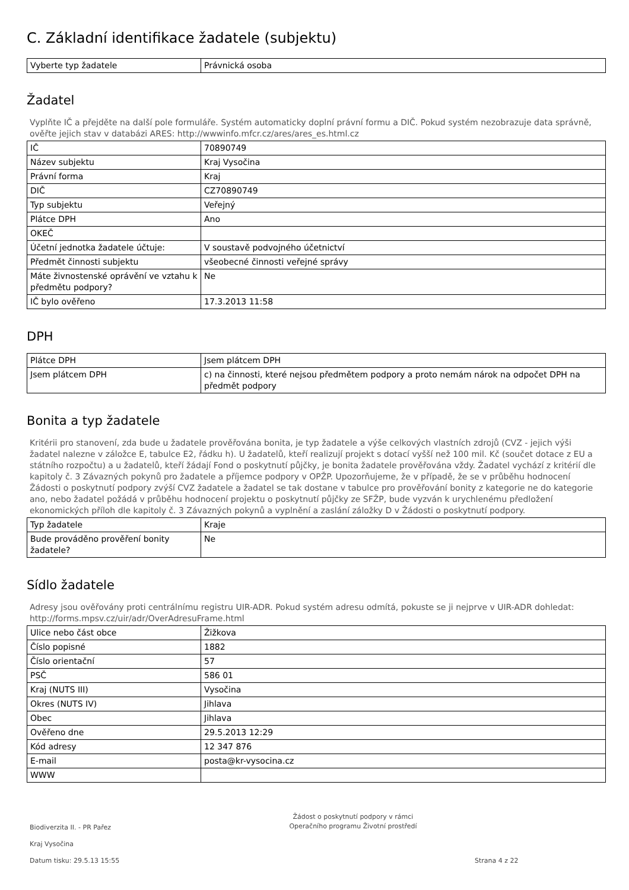C. Základní identifikace žadatele (subjektu)
| Vyberte typ žadatele | Právnická osoba |
Žadatel
Vyplňte IČ a přejděte na další pole formuláře. Systém automaticky doplní právní formu a DIČ. Pokud systém nezobrazuje data správně, ověřte jejich stav v databázi ARES: http://wwwinfo.mfcr.cz/ares/ares_es.html.cz
| IČ | 70890749 |
| Název subjektu | Kraj Vysočina |
| Právní forma | Kraj |
| DIČ | CZ70890749 |
| Typ subjektu | Veřejný |
| Plátce DPH | Ano |
| OKEČ | |
| Účetní jednotka žadatele účtuje: | V soustavě podvojného účetnictví |
| Předmět činnosti subjektu | všeobecné činnosti veřejné správy |
| Máte živnostenské oprávění ve vztahu k předmětu podpory? | Ne |
| IČ bylo ověřeno | 17.3.2013 11:58 |
DPH
| Plátce DPH | Jsem plátcem DPH |
| Jsem plátcem DPH | c) na činnosti, které nejsou předmětem podpory a proto nemám nárok na odpočet DPH na předmět podpory |
Bonita a typ žadatele
Kritérii pro stanovení, zda bude u žadatele prověřována bonita, je typ žadatele a výše celkových vlastních zdrojů (CVZ - jejich výši žadatel nalezne v záložce E, tabulce E2, řádku h). U žadatelů, kteří realizují projekt s dotací vyšší než 100 mil. Kč (součet dotace z EU a státního rozpočtu) a u žadatelů, kteří žádají Fond o poskytnutí půjčky, je bonita žadatele prověřována vždy. Žadatel vychází z kritérií dle kapitoly č. 3 Závazných pokynů pro žadatele a příjemce podpory v OPŽP. Upozorňujeme, že v případě, že se v průběhu hodnocení Žádosti o poskytnutí podpory zvýší CVZ žadatele a žadatel se tak dostane v tabulce pro prověřování bonity z kategorie ne do kategorie ano, nebo žadatel požádá v průběhu hodnocení projektu o poskytnutí půjčky ze SFŽP, bude vyzván k urychlenému předložení ekonomických příloh dle kapitoly č. 3 Závazných pokynů a vyplnění a zaslání záložky D v Žádosti o poskytnutí podpory.
| Typ žadatele | Kraje |
| Bude prováděno prověření bonity žadatele? | Ne |
Sídlo žadatele
Adresy jsou ověřovány proti centrálnímu registru UIR-ADR. Pokud systém adresu odmítá, pokuste se ji nejprve v UIR-ADR dohledat: http://forms.mpsv.cz/uir/adr/OverAdresuFrame.html
| Ulice nebo část obce | Žižkova |
| Číslo popisné | 1882 |
| Číslo orientační | 57 |
| PSČ | 586 01 |
| Kraj (NUTS III) | Vysočina |
| Okres (NUTS IV) | Jihlava |
| Obec | Jihlava |
| Ověřeno dne | 29.5.2013 12:29 |
| Kód adresy | 12 347 876 |
| E-mail | posta@kr-vysocina.cz |
| WWW | |
Biodiverzita II. - PR Pařez
Kraj Vysočina
Datum tisku: 29.5.13 15:55
Žádost o poskytnutí podpory v rámci
Operačního programu Životní prostředí
Strana 4 z 22